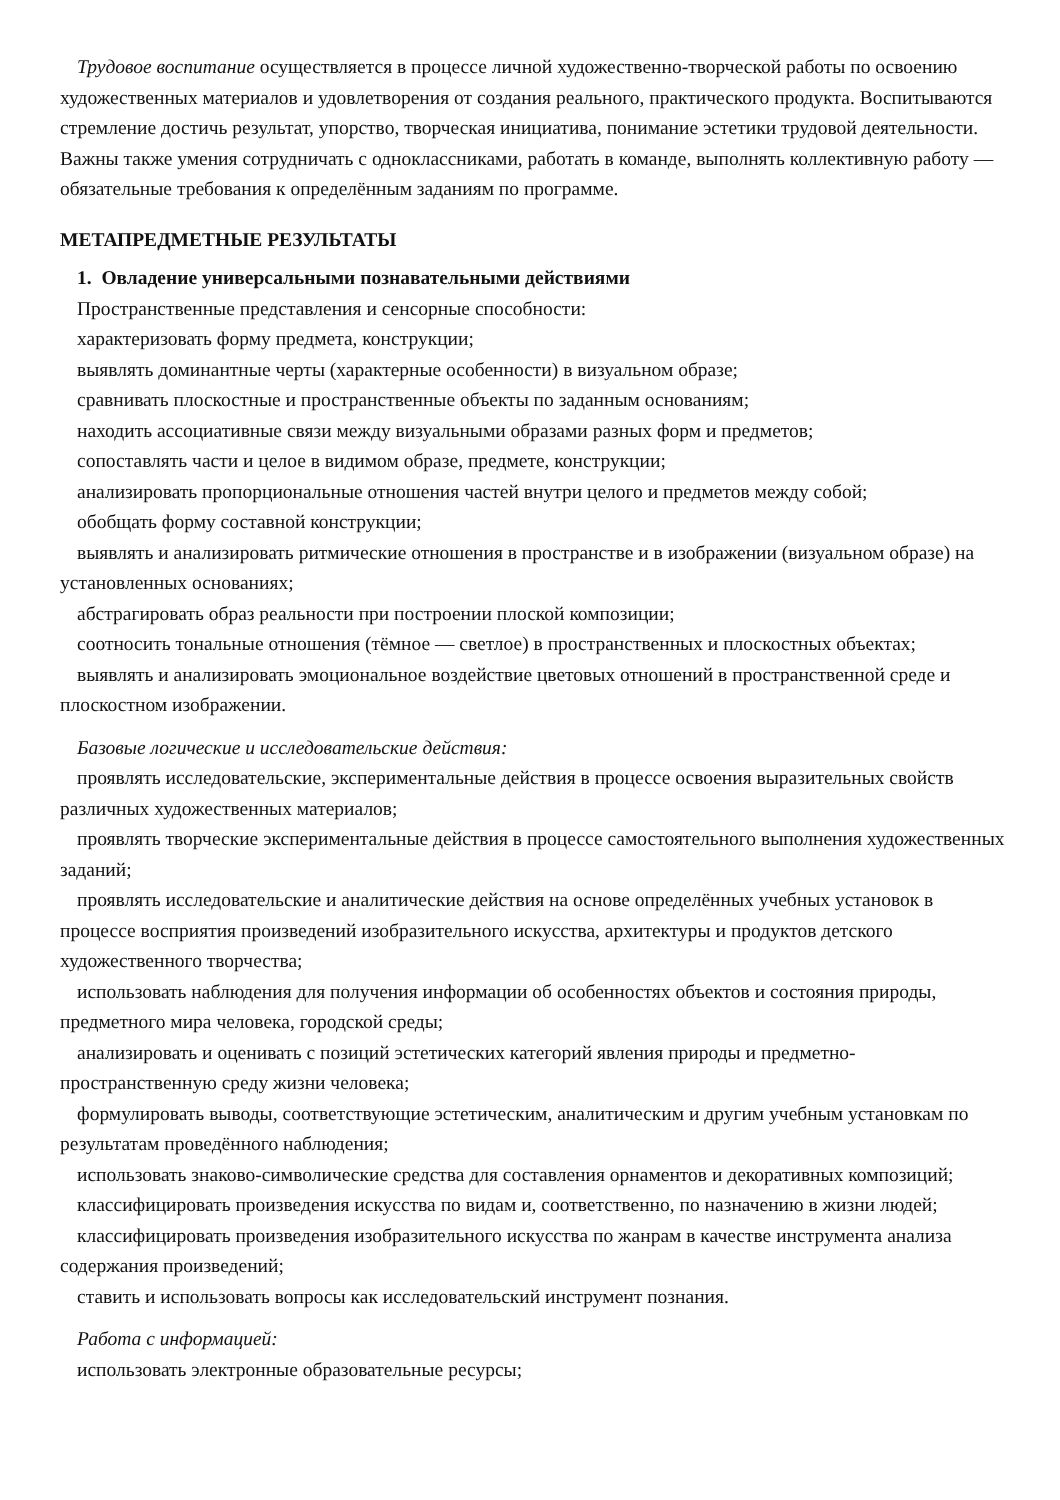Трудовое воспитание осуществляется в процессе личной художественно-творческой работы по освоению художественных материалов и удовлетворения от создания реального, практического продукта. Воспитываются стремление достичь результат, упорство, творческая инициатива, понимание эстетики трудовой деятельности. Важны также умения сотрудничать с одноклассниками, работать в команде, выполнять коллективную работу — обязательные требования к определённым заданиям по программе.
МЕТАПРЕДМЕТНЫЕ РЕЗУЛЬТАТЫ
1. Овладение универсальными познавательными действиями
Пространственные представления и сенсорные способности:
характеризовать форму предмета, конструкции;
выявлять доминантные черты (характерные особенности) в визуальном образе;
сравнивать плоскостные и пространственные объекты по заданным основаниям;
находить ассоциативные связи между визуальными образами разных форм и предметов;
сопоставлять части и целое в видимом образе, предмете, конструкции;
анализировать пропорциональные отношения частей внутри целого и предметов между собой;
обобщать форму составной конструкции;
выявлять и анализировать ритмические отношения в пространстве и в изображении (визуальном образе) на установленных основаниях;
абстрагировать образ реальности при построении плоской композиции;
соотносить тональные отношения (тёмное — светлое) в пространственных и плоскостных объектах;
выявлять и анализировать эмоциональное воздействие цветовых отношений в пространственной среде и плоскостном изображении.
Базовые логические и исследовательские действия:
проявлять исследовательские, экспериментальные действия в процессе освоения выразительных свойств различных художественных материалов;
проявлять творческие экспериментальные действия в процессе самостоятельного выполнения художественных заданий;
проявлять исследовательские и аналитические действия на основе определённых учебных установок в процессе восприятия произведений изобразительного искусства, архитектуры и продуктов детского художественного творчества;
использовать наблюдения для получения информации об особенностях объектов и состояния природы, предметного мира человека, городской среды;
анализировать и оценивать с позиций эстетических категорий явления природы и предметно-пространственную среду жизни человека;
формулировать выводы, соответствующие эстетическим, аналитическим и другим учебным установкам по результатам проведённого наблюдения;
использовать знаково-символические средства для составления орнаментов и декоративных композиций;
классифицировать произведения искусства по видам и, соответственно, по назначению в жизни людей;
классифицировать произведения изобразительного искусства по жанрам в качестве инструмента анализа содержания произведений;
ставить и использовать вопросы как исследовательский инструмент познания.
Работа с информацией:
использовать электронные образовательные ресурсы;